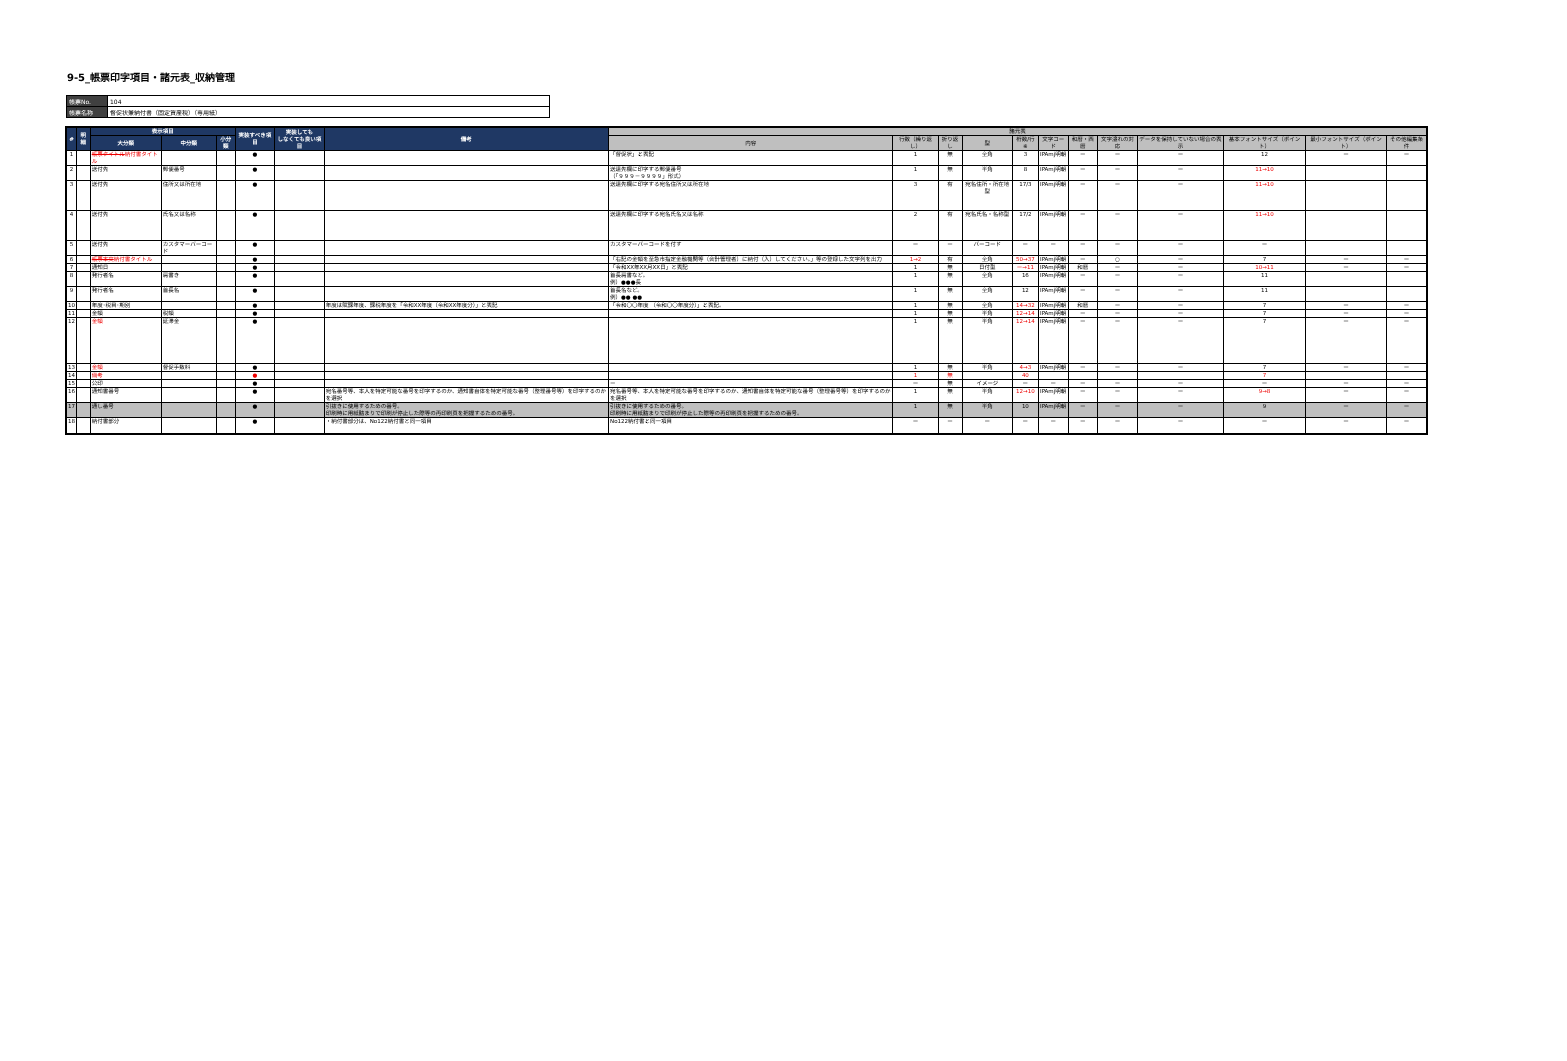9-5_帳票印字項目・諸元表_収納管理
| 帳票No. | 104 |
| 帳票名称 | 督促状兼納付書（固定資産税）（専用紙） |
| # | 明細 | 表示項目 | | | 実装すべき項目 | 実装しても しなくても良い項目 | 備考 | 諸元表 | | | | | | | | | | | |
| --- | --- | --- | --- | --- | --- | --- | --- | --- | --- | --- | --- | --- | --- | --- | --- | --- | --- | --- | --- |
| | | 大分類 | 中分類 | 小分類 | | | | 内容 | 行数（繰り返し） | 折り返し | 型 | 桁数/行※ | 文字コード | 和暦・西暦 | 文字溢れの対応 | データを保持していない場合の表示 | 基本フォントサイズ（ポイント） | 最小フォントサイズ（ポイント） | その他編集条件 |
| 1 | | 帳票タイトル 納付書タイトル | | | ● | | | 「督促状」と表記 | 1 | 無 | 全角 | 3 | IPAmj明朝 | ー | ー | ー | 12 | ー | ー |
| 2 | | 送付先 | 郵便番号 | | ● | | | 送達先欄に印字する郵便番号 （「９９９－９９９９」形式） | 1 | 無 | 半角 | 8 | IPAmj明朝 | ー | ー | ー | 11→10 | | |
| 3 | | 送付先 | 住所又は所在地 | | ● | | | 送達先欄に印字する宛名住所又は所在地 | 3 | 有 | 宛名住所・所在地型 | 17/3 | IPAmj明朝 | ー | ー | ー | 11→10 | | |
| 4 | | 送付先 | 氏名又は名称 | | ● | | | 送達先欄に印字する宛名氏名又は名称 | 2 | 有 | 宛名氏名・名称型 | 17/2 | IPAmj明朝 | ー | ー | ー | 11→10 | | |
| 5 | | 送付先 | カスタマーバーコード | | ● | | | カスタマーバーコードを付す | ー | ー | バーコード | ー | ー | ー | ー | ー | ー | | |
| 6 | | 帳票本文 納付書タイトル | | | ● | | | 「右記の金額を至急市指定金融機関等（会計管理者）に納付（入）してください。」等の登録した文字列を出力 | 1→2 | 有 | 全角 | 50→37 | IPAmj明朝 | ー | ○ | ー | 7 | ー | ー |
| 7 | | 通知日 | | | ● | | | 「令和XX年XX月XX日」と表記 | 1 | 無 | 日付型 | ー→11 | IPAmj明朝 | 和暦 | ー | ー | 10→11 | ー | ー |
| 8 | | 発行者名 | 肩書き | | ● | | | 首長肩書など。 例）●●●長 | 1 | 無 | 全角 | 16 | IPAmj明朝 | ー | ー | ー | 11 | | |
| 9 | | 発行者名 | 首長名 | | ● | | | 首長名など。 例）●● ●● | 1 | 無 | 全角 | 12 | IPAmj明朝 | ー | ー | ー | 11 | | |
| 10 | | 年度･税目･期別 | | | ● | | 年度は賦課年度、課税年度を「令和XX年度（令和XX年度分）」と表記 | 「令和〇〇年度 （令和〇〇年度分）」と表記。 | 1 | 無 | 全角 | 14→32 | IPAmj明朝 | 和暦 | ー | ー | 7 | ー | ー |
| 11 | | 金額 | 税額 | | ● | | | | 1 | 無 | 半角 | 12→14 | IPAmj明朝 | ー | ー | ー | 7 | ー | ー |
| 12 | | 金額 | 延滞金 | | ● | | | | 1 | 無 | 半角 | 12→14 | IPAmj明朝 | ー | ー | ー | 7 | ー | ー |
| 13 | | 金額 | 督促手数料 | | ● | | | | 1 | 無 | 半角 | 4→3 | IPAmj明朝 | ー | ー | ー | 7 | ー | ー |
| 14 | | 備考 | | | ● | | | | 1 | 無 | | 40 | | | | | 7 | | |
| 15 | | 公印 | | | ● | | | ー | ー | 無 | イメージ | ー | ー | ー | ー | ー | ー | ー | ー |
| 16 | | 通知書番号 | | | ● | | 宛名番号等、本人を特定可能な番号を印字するのか、通知書自体を特定可能な番号（整理番号等）を印字するのかを選択 | 宛名番号等、本人を特定可能な番号を印字するのか、通知書自体を特定可能な番号（整理番号等）を印字するのかを選択 | 1 | 無 | 半角 | 12→10 | IPAmj明朝 | ー | ー | ー | 9→8 | ー | ー |
| 17 | | 通し番号 | | | ● | | 引抜きに使用するための番号。 印刷時に用紙詰まりで印刷が停止した際等の再印刷頁を把握するための番号。 | 引抜きに使用するための番号。 印刷時に用紙詰まりで印刷が停止した際等の再印刷頁を把握するための番号。 | 1 | 無 | 半角 | 10 | IPAmj明朝 | ー | ー | ー | 9 | ー | ー |
| 18 | | 納付書部分 | | | ● | | ・納付書部分は、No122納付書と同一項目 | No122納付書と同一項目 | ー | ー | ー | ー | ー | ー | ー | ー | ー | ー | ー |